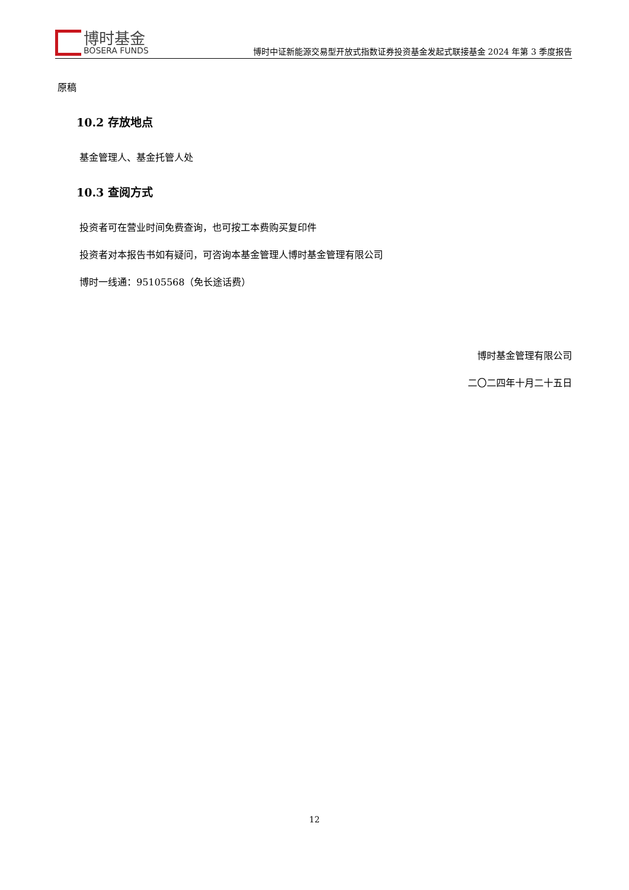博时基金
BOSERA FUNDS
博时中证新能源交易型开放式指数证券投资基金发起式联接基金 2024 年第 3 季度报告
原稿
10.2 存放地点
基金管理人、基金托管人处
10.3 查阅方式
投资者可在营业时间免费查询，也可按工本费购买复印件
投资者对本报告书如有疑问，可咨询本基金管理人博时基金管理有限公司
博时一线通：95105568（免长途话费）
博时基金管理有限公司
二〇二四年十月二十五日
12